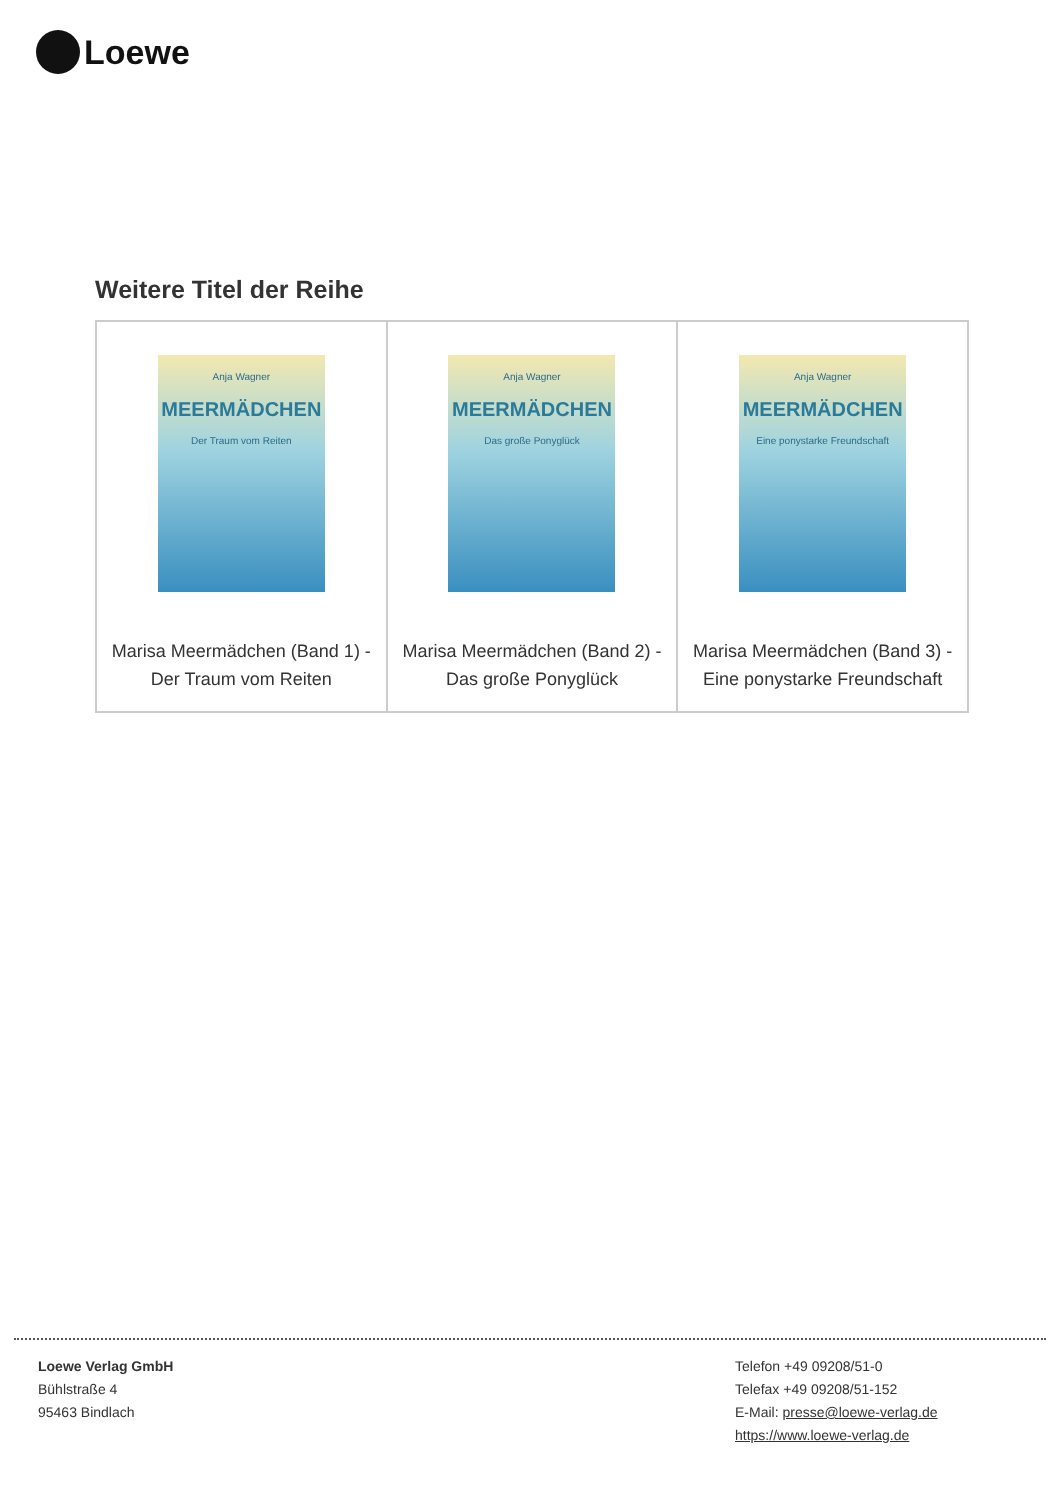Loewe
Weitere Titel der Reihe
| Anja Wagner MEERMÄDCHEN Der Traum vom Reiten Marisa Meermädchen (Band 1) - Der Traum vom Reiten | Anja Wagner MEERMÄDCHEN Das große Ponyglück Marisa Meermädchen (Band 2) - Das große Ponyglück | Anja Wagner MEERMÄDCHEN Eine ponystarke Freundschaft Marisa Meermädchen (Band 3) - Eine ponystarke Freundschaft |
Loewe Verlag GmbH
Bühlstraße 4
95463 Bindlach
Telefon +49 09208/51-0
Telefax +49 09208/51-152
E-Mail: presse@loewe-verlag.de
https://www.loewe-verlag.de